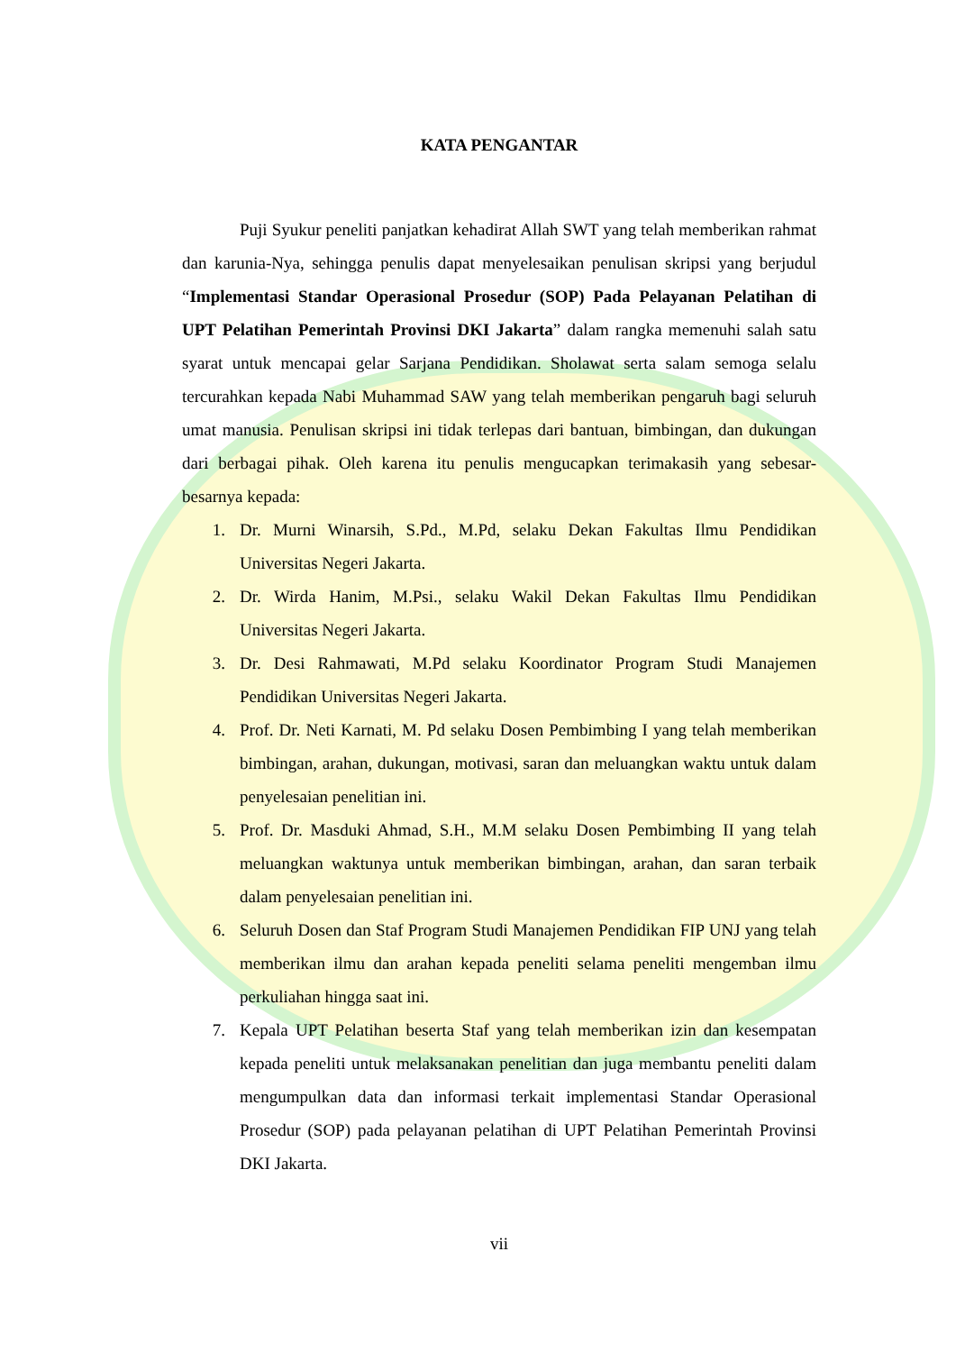KATA PENGANTAR
Puji Syukur peneliti panjatkan kehadirat Allah SWT yang telah memberikan rahmat dan karunia-Nya, sehingga penulis dapat menyelesaikan penulisan skripsi yang berjudul “Implementasi Standar Operasional Prosedur (SOP) Pada Pelayanan Pelatihan di UPT Pelatihan Pemerintah Provinsi DKI Jakarta” dalam rangka memenuhi salah satu syarat untuk mencapai gelar Sarjana Pendidikan. Sholawat serta salam semoga selalu tercurahkan kepada Nabi Muhammad SAW yang telah memberikan pengaruh bagi seluruh umat manusia. Penulisan skripsi ini tidak terlepas dari bantuan, bimbingan, dan dukungan dari berbagai pihak. Oleh karena itu penulis mengucapkan terimakasih yang sebesar-besarnya kepada:
1. Dr. Murni Winarsih, S.Pd., M.Pd, selaku Dekan Fakultas Ilmu Pendidikan Universitas Negeri Jakarta.
2. Dr. Wirda Hanim, M.Psi., selaku Wakil Dekan Fakultas Ilmu Pendidikan Universitas Negeri Jakarta.
3. Dr. Desi Rahmawati, M.Pd selaku Koordinator Program Studi Manajemen Pendidikan Universitas Negeri Jakarta.
4. Prof. Dr. Neti Karnati, M. Pd selaku Dosen Pembimbing I yang telah memberikan bimbingan, arahan, dukungan, motivasi, saran dan meluangkan waktu untuk dalam penyelesaian penelitian ini.
5. Prof. Dr. Masduki Ahmad, S.H., M.M selaku Dosen Pembimbing II yang telah meluangkan waktunya untuk memberikan bimbingan, arahan, dan saran terbaik dalam penyelesaian penelitian ini.
6. Seluruh Dosen dan Staf Program Studi Manajemen Pendidikan FIP UNJ yang telah memberikan ilmu dan arahan kepada peneliti selama peneliti mengemban ilmu perkuliahan hingga saat ini.
7. Kepala UPT Pelatihan beserta Staf yang telah memberikan izin dan kesempatan kepada peneliti untuk melaksanakan penelitian dan juga membantu peneliti dalam mengumpulkan data dan informasi terkait implementasi Standar Operasional Prosedur (SOP) pada pelayanan pelatihan di UPT Pelatihan Pemerintah Provinsi DKI Jakarta.
vii